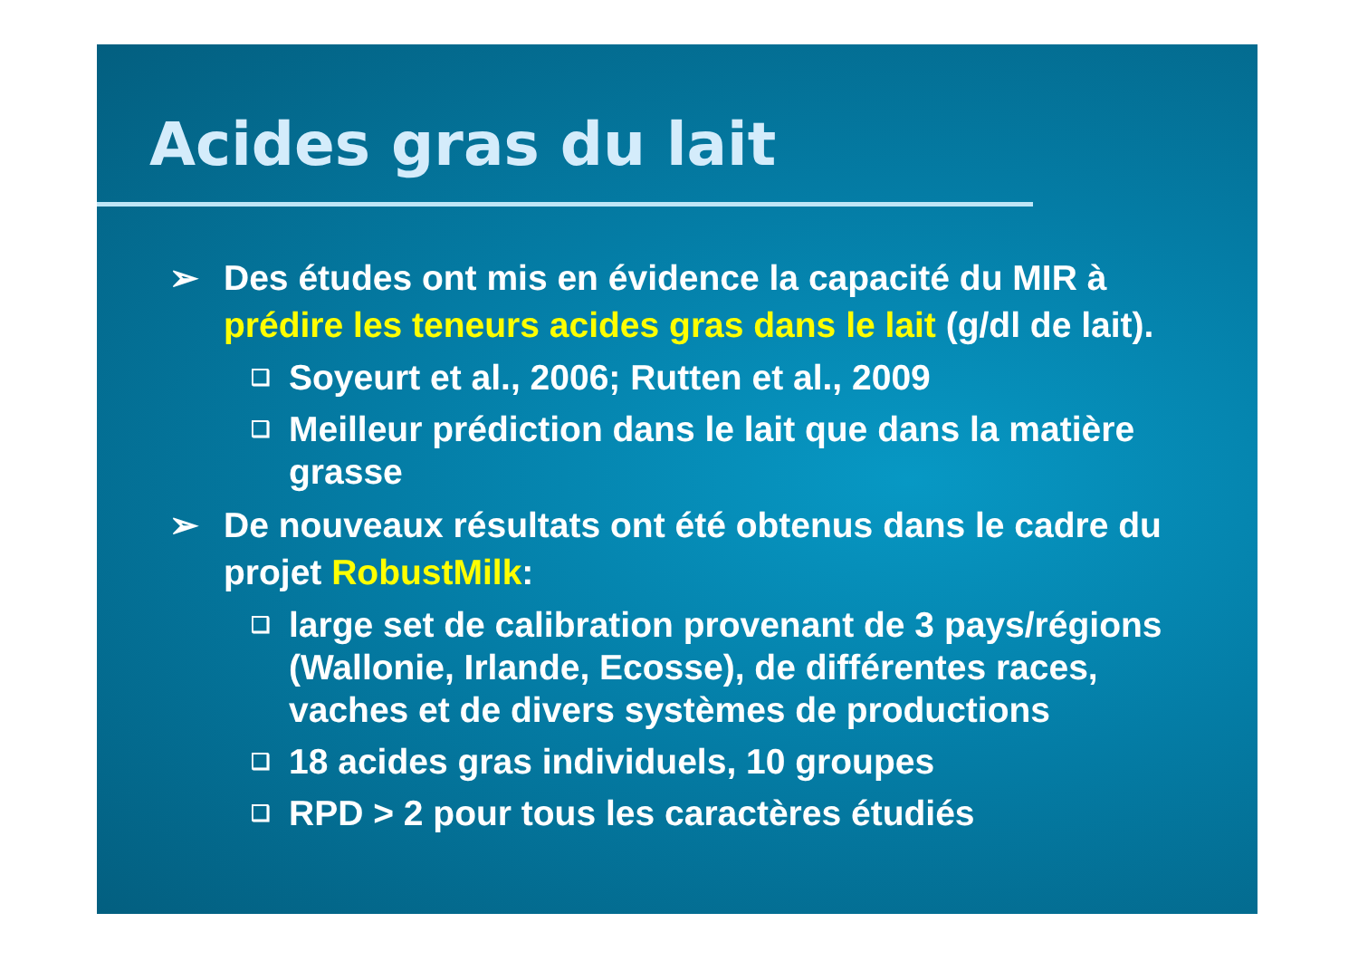Acides gras du lait
➢ Des études ont mis en évidence la capacité du MIR à prédire les teneurs acides gras dans le lait (g/dl de lait).
❑ Soyeurt et al., 2006; Rutten et al., 2009
❑ Meilleur prédiction dans le lait que dans la matière grasse
➢ De nouveaux résultats ont été obtenus dans le cadre du projet RobustMilk:
❑ large set de calibration provenant de 3 pays/régions (Wallonie, Irlande, Ecosse), de différentes races, vaches et de divers systèmes de productions
❑ 18 acides gras individuels, 10 groupes
❑ RPD > 2 pour tous les caractères étudiés